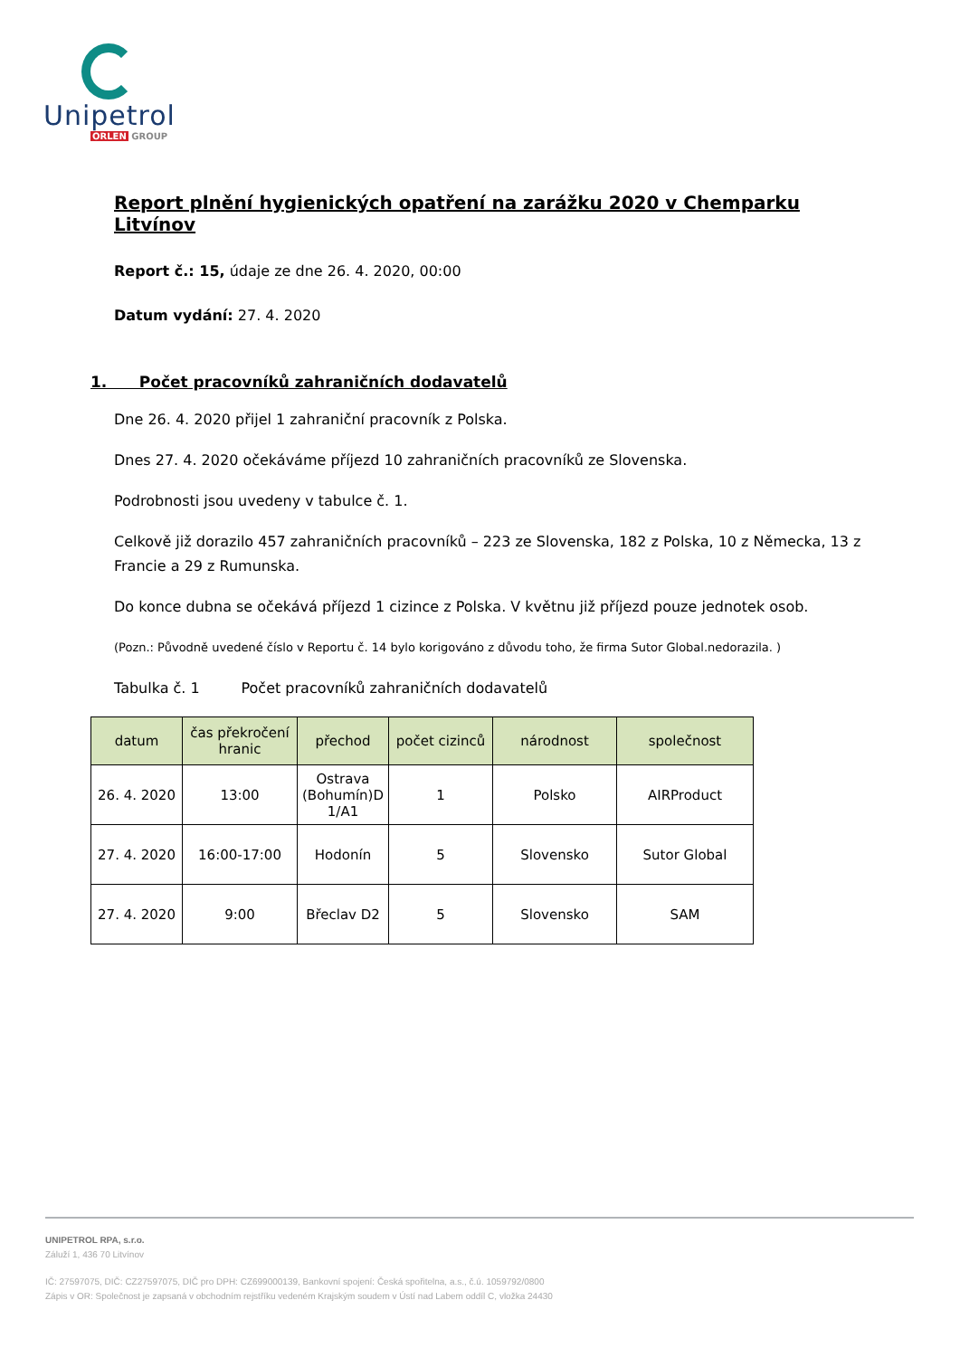Unipetrol
ORLEN GROUP
Report plnění hygienických opatření na zarážku 2020 v Chemparku Litvínov
Report č.: 15, údaje ze dne 26. 4. 2020, 00:00
Datum vydání: 27. 4. 2020
1. Počet pracovníků zahraničních dodavatelů
Dne 26. 4. 2020 přijel 1 zahraniční pracovník z Polska.
Dnes 27. 4. 2020 očekáváme příjezd 10 zahraničních pracovníků ze Slovenska.
Podrobnosti jsou uvedeny v tabulce č. 1.
Celkově již dorazilo 457 zahraničních pracovníků – 223 ze Slovenska, 182 z Polska, 10 z Německa, 13 z Francie a 29 z Rumunska.
Do konce dubna se očekává příjezd 1 cizince z Polska. V květnu již příjezd pouze jednotek osob.
(Pozn.: Původně uvedené číslo v Reportu č. 14 bylo korigováno z důvodu toho, že firma Sutor Global.nedorazila. )
Tabulka č. 1 Počet pracovníků zahraničních dodavatelů
| datum | čas překročení hranic | přechod | počet cizinců | národnost | společnost |
| --- | --- | --- | --- | --- | --- |
| 26. 4. 2020 | 13:00 | Ostrava (Bohumín)D 1/A1 | 1 | Polsko | AIRProduct |
| 27. 4. 2020 | 16:00-17:00 | Hodonín | 5 | Slovensko | Sutor Global |
| 27. 4. 2020 | 9:00 | Břeclav D2 | 5 | Slovensko | SAM |
UNIPETROL RPA, s.r.o.
Záluží 1, 436 70 Litvínov
IČ: 27597075, DIČ: CZ27597075, DIČ pro DPH: CZ699000139, Bankovní spojení: Česká spořitelna, a.s., č.ú. 1059792/0800
Zápis v OR: Společnost je zapsaná v obchodním rejstříku vedeném Krajským soudem v Ústí nad Labem oddíl C, vložka 24430